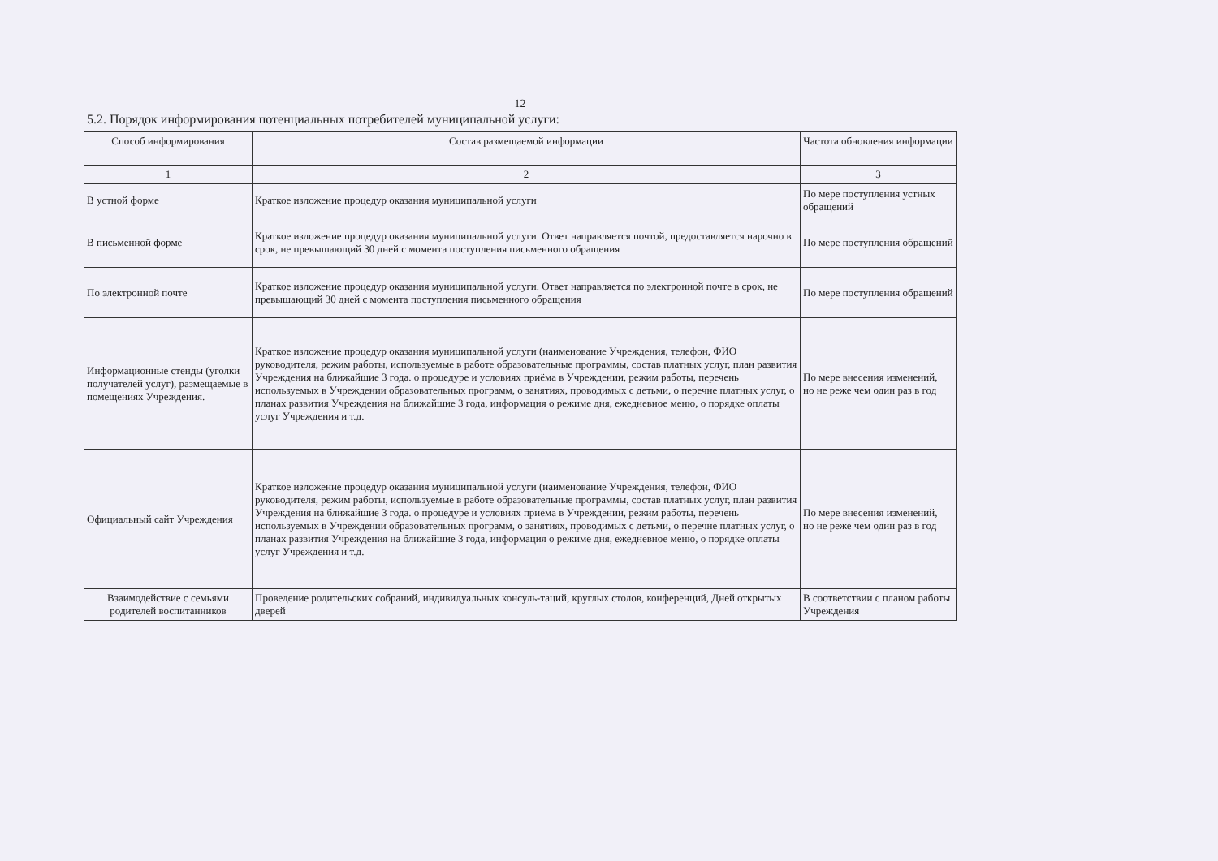12
5.2. Порядок информирования потенциальных потребителей муниципальной услуги:
| Способ информирования | Состав размещаемой информации | Частота обновления информации |
| --- | --- | --- |
| 1 | 2 | 3 |
| В устной форме | Краткое изложение процедур оказания муниципальной услуги | По мере поступления устных обращений |
| В письменной форме | Краткое изложение процедур оказания муниципальной услуги. Ответ направляется почтой, предоставляется нарочно в срок, не превышающий 30 дней с момента поступления письменного обращения | По мере поступления обращений |
| По электронной почте | Краткое изложение процедур оказания муниципальной услуги. Ответ направляется по электронной почте в срок, не превышающий 30 дней с момента поступления письменного обращения | По мере поступления обращений |
| Информационные стенды (уголки получателей услуг), размещаемые в помещениях Учреждения. | Краткое изложение процедур оказания муниципальной услуги (наименование Учреждения, телефон, ФИО руководителя, режим работы, используемые в работе образовательные программы, состав платных услуг, план развития Учреждения на ближайшие 3 года. о процедуре и условиях приёма в Учреждении, режим работы, перечень используемых в Учреждении образовательных программ, о занятиях, проводимых с детьми, о перечне платных услуг, о планах развития Учреждения на ближайшие 3 года, информация о режиме дня, ежедневное меню, о порядке оплаты услуг Учреждения и т.д. | По мере внесения изменений, но не реже чем один раз в год |
| Официальный сайт Учреждения | Краткое изложение процедур оказания муниципальной услуги (наименование Учреждения, телефон, ФИО руководителя, режим работы, используемые в работе образовательные программы, состав платных услуг, план развития Учреждения на ближайшие 3 года. о процедуре и условиях приёма в Учреждении, режим работы, перечень используемых в Учреждении образовательных программ, о занятиях, проводимых с детьми, о перечне платных услуг, о планах развития Учреждения на ближайшие 3 года, информация о режиме дня, ежедневное меню, о порядке оплаты услуг Учреждения и т.д. | По мере внесения изменений, но не реже чем один раз в год |
| Взаимодействие с семьями родителей воспитанников | Проведение родительских собраний, индивидуальных консуль-таций, круглых столов, конференций, Дней открытых дверей | В соответствии с планом работы Учреждения |